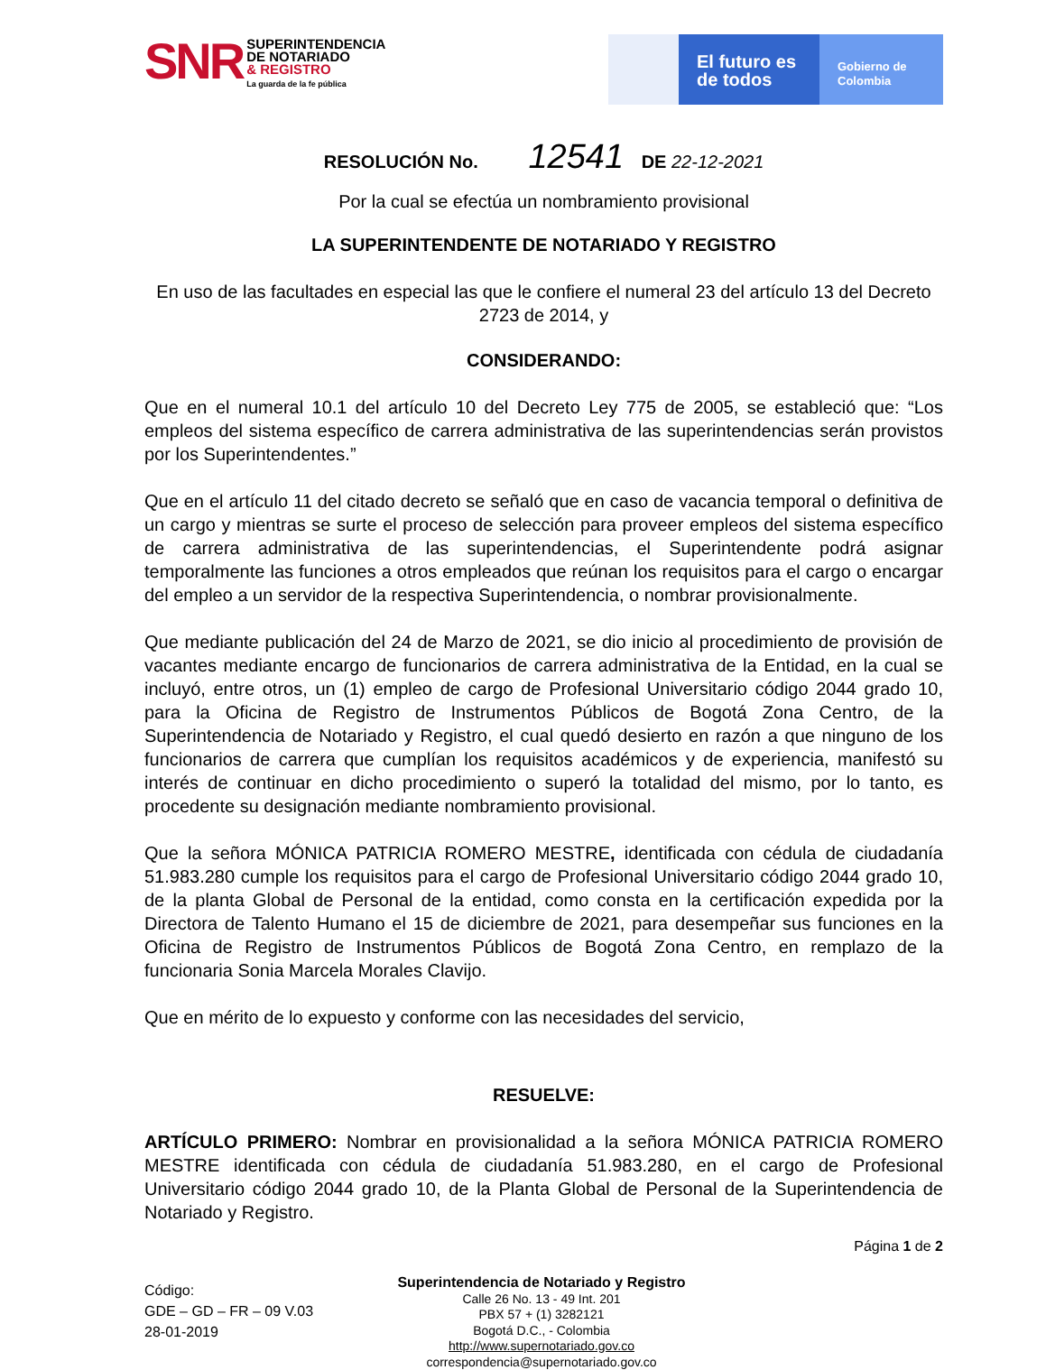SNR
SUPERINTENDENCIA
DE NOTARIADO
& REGISTRO
La guarda de la fe pública
El futuro es de todos
Gobierno de Colombia
RESOLUCIÓN No. 12541 DE 22-12-2021
Por la cual se efectúa un nombramiento provisional
LA SUPERINTENDENTE DE NOTARIADO Y REGISTRO
En uso de las facultades en especial las que le confiere el numeral 23 del artículo 13 del Decreto 2723 de 2014, y
CONSIDERANDO:
Que en el numeral 10.1 del artículo 10 del Decreto Ley 775 de 2005, se estableció que: “Los empleos del sistema específico de carrera administrativa de las superintendencias serán provistos por los Superintendentes.”
Que en el artículo 11 del citado decreto se señaló que en caso de vacancia temporal o definitiva de un cargo y mientras se surte el proceso de selección para proveer empleos del sistema específico de carrera administrativa de las superintendencias, el Superintendente podrá asignar temporalmente las funciones a otros empleados que reúnan los requisitos para el cargo o encargar del empleo a un servidor de la respectiva Superintendencia, o nombrar provisionalmente.
Que mediante publicación del 24 de Marzo de 2021, se dio inicio al procedimiento de provisión de vacantes mediante encargo de funcionarios de carrera administrativa de la Entidad, en la cual se incluyó, entre otros, un (1) empleo de cargo de Profesional Universitario código 2044 grado 10, para la Oficina de Registro de Instrumentos Públicos de Bogotá Zona Centro, de la Superintendencia de Notariado y Registro, el cual quedó desierto en razón a que ninguno de los funcionarios de carrera que cumplían los requisitos académicos y de experiencia, manifestó su interés de continuar en dicho procedimiento o superó la totalidad del mismo, por lo tanto, es procedente su designación mediante nombramiento provisional.
Que la señora MÓNICA PATRICIA ROMERO MESTRE, identificada con cédula de ciudadanía 51.983.280 cumple los requisitos para el cargo de Profesional Universitario código 2044 grado 10, de la planta Global de Personal de la entidad, como consta en la certificación expedida por la Directora de Talento Humano el 15 de diciembre de 2021, para desempeñar sus funciones en la Oficina de Registro de Instrumentos Públicos de Bogotá Zona Centro, en remplazo de la funcionaria Sonia Marcela Morales Clavijo.
Que en mérito de lo expuesto y conforme con las necesidades del servicio,
RESUELVE:
ARTÍCULO PRIMERO: Nombrar en provisionalidad a la señora MÓNICA PATRICIA ROMERO MESTRE identificada con cédula de ciudadanía 51.983.280, en el cargo de Profesional Universitario código 2044 grado 10, de la Planta Global de Personal de la Superintendencia de Notariado y Registro.
Página 1 de 2
Código:
GDE – GD – FR – 09 V.03
28-01-2019
Superintendencia de Notariado y Registro
Calle 26 No. 13 - 49 Int. 201
PBX 57 + (1) 3282121
Bogotá D.C., - Colombia
http://www.supernotariado.gov.co
correspondencia@supernotariado.gov.co